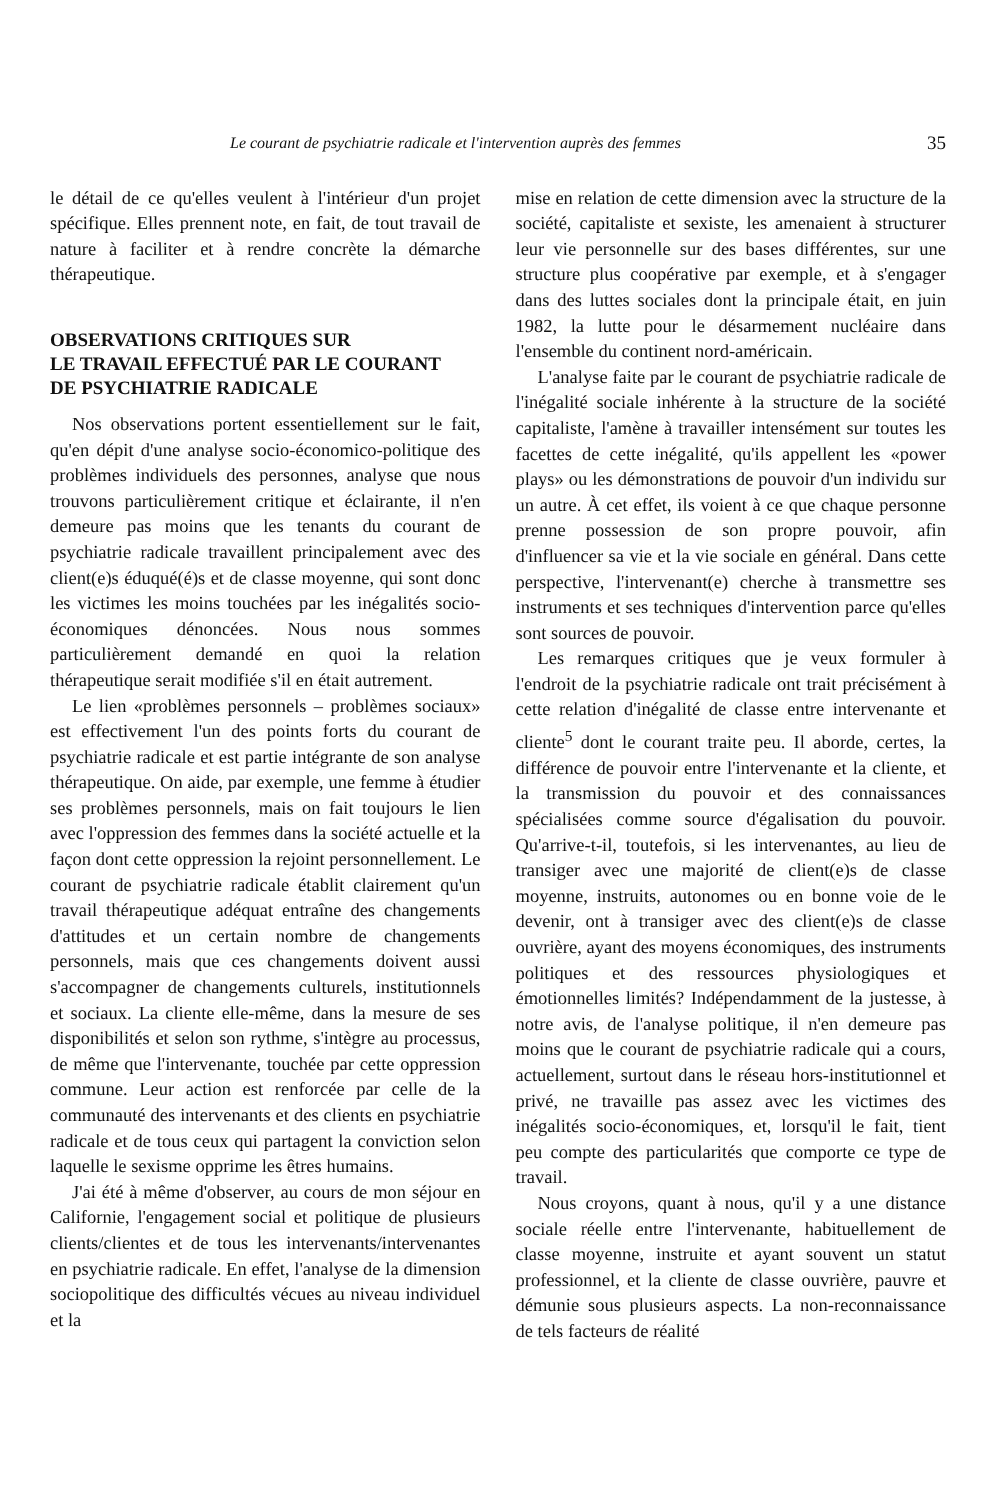Le courant de psychiatrie radicale et l'intervention auprès des femmes 35
le détail de ce qu'elles veulent à l'intérieur d'un projet spécifique. Elles prennent note, en fait, de tout travail de nature à faciliter et à rendre concrète la démarche thérapeutique.
OBSERVATIONS CRITIQUES SUR
LE TRAVAIL EFFECTUÉ PAR LE COURANT
DE PSYCHIATRIE RADICALE
Nos observations portent essentiellement sur le fait, qu'en dépit d'une analyse socio-économico-politique des problèmes individuels des personnes, analyse que nous trouvons particulièrement critique et éclairante, il n'en demeure pas moins que les tenants du courant de psychiatrie radicale travaillent principalement avec des client(e)s éduqué(é)s et de classe moyenne, qui sont donc les victimes les moins touchées par les inégalités socio-économiques dénoncées. Nous nous sommes particulièrement demandé en quoi la relation thérapeutique serait modifiée s'il en était autrement.
Le lien «problèmes personnels – problèmes sociaux» est effectivement l'un des points forts du courant de psychiatrie radicale et est partie intégrante de son analyse thérapeutique. On aide, par exemple, une femme à étudier ses problèmes personnels, mais on fait toujours le lien avec l'oppression des femmes dans la société actuelle et la façon dont cette oppression la rejoint personnellement. Le courant de psychiatrie radicale établit clairement qu'un travail thérapeutique adéquat entraîne des changements d'attitudes et un certain nombre de changements personnels, mais que ces changements doivent aussi s'accompagner de changements culturels, institutionnels et sociaux. La cliente elle-même, dans la mesure de ses disponibilités et selon son rythme, s'intègre au processus, de même que l'intervenante, touchée par cette oppression commune. Leur action est renforcée par celle de la communauté des intervenants et des clients en psychiatrie radicale et de tous ceux qui partagent la conviction selon laquelle le sexisme opprime les êtres humains.
J'ai été à même d'observer, au cours de mon séjour en Californie, l'engagement social et politique de plusieurs clients/clientes et de tous les intervenants/intervenantes en psychiatrie radicale. En effet, l'analyse de la dimension sociopolitique des difficultés vécues au niveau individuel et la
mise en relation de cette dimension avec la structure de la société, capitaliste et sexiste, les amenaient à structurer leur vie personnelle sur des bases différentes, sur une structure plus coopérative par exemple, et à s'engager dans des luttes sociales dont la principale était, en juin 1982, la lutte pour le désarmement nucléaire dans l'ensemble du continent nord-américain.
L'analyse faite par le courant de psychiatrie radicale de l'inégalité sociale inhérente à la structure de la société capitaliste, l'amène à travailler intensément sur toutes les facettes de cette inégalité, qu'ils appellent les «power plays» ou les démonstrations de pouvoir d'un individu sur un autre. À cet effet, ils voient à ce que chaque personne prenne possession de son propre pouvoir, afin d'influencer sa vie et la vie sociale en général. Dans cette perspective, l'intervenant(e) cherche à transmettre ses instruments et ses techniques d'intervention parce qu'elles sont sources de pouvoir.
Les remarques critiques que je veux formuler à l'endroit de la psychiatrie radicale ont trait précisément à cette relation d'inégalité de classe entre intervenante et cliente<sup>5</sup> dont le courant traite peu. Il aborde, certes, la différence de pouvoir entre l'intervenante et la cliente, et la transmission du pouvoir et des connaissances spécialisées comme source d'égalisation du pouvoir. Qu'arrive-t-il, toutefois, si les intervenantes, au lieu de transiger avec une majorité de client(e)s de classe moyenne, instruits, autonomes ou en bonne voie de le devenir, ont à transiger avec des client(e)s de classe ouvrière, ayant des moyens économiques, des instruments politiques et des ressources physiologiques et émotionnelles limités? Indépendamment de la justesse, à notre avis, de l'analyse politique, il n'en demeure pas moins que le courant de psychiatrie radicale qui a cours, actuellement, surtout dans le réseau hors-institutionnel et privé, ne travaille pas assez avec les victimes des inégalités socio-économiques, et, lorsqu'il le fait, tient peu compte des particularités que comporte ce type de travail.
Nous croyons, quant à nous, qu'il y a une distance sociale réelle entre l'intervenante, habituellement de classe moyenne, instruite et ayant souvent un statut professionnel, et la cliente de classe ouvrière, pauvre et démunie sous plusieurs aspects. La non-reconnaissance de tels facteurs de réalité